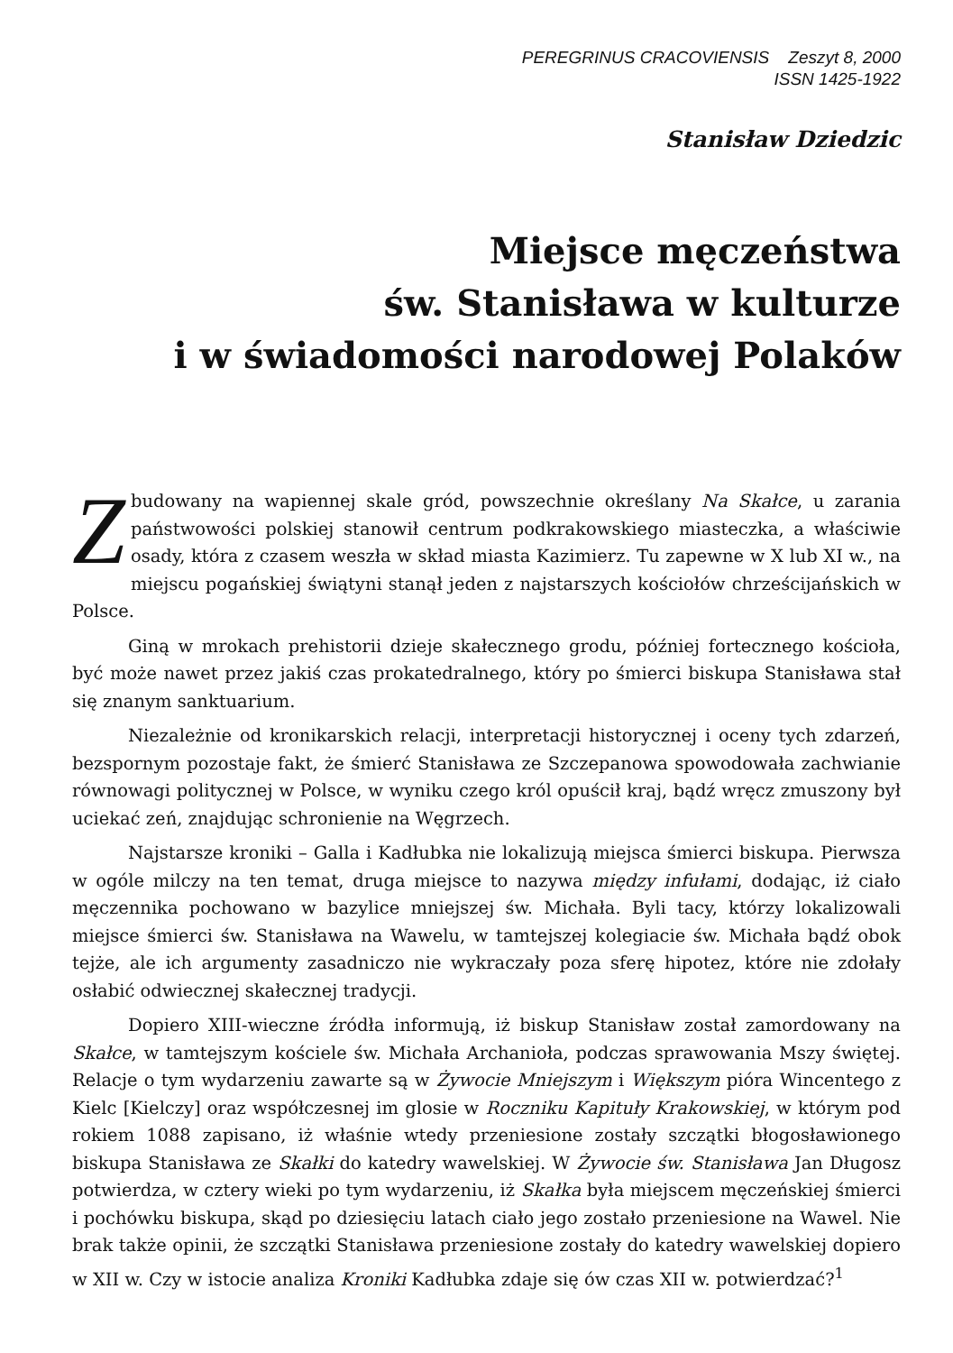PEREGRINUS CRACOVIENSIS Zeszyt 8, 2000
ISSN 1425-1922
Stanisław Dziedzic
Miejsce męczeństwa
św. Stanisława w kulturze
i w świadomości narodowej Polaków
Zbudowany na wapiennej skale gród, powszechnie określany Na Skałce, u zarania państwowości polskiej stanowił centrum podkrakowskiego miasteczka, a właściwie osady, która z czasem weszła w skład miasta Kazimierz. Tu zapewne w X lub XI w., na miejscu pogańskiej świątyni stanął jeden z najstarszych kościołów chrześcijańskich w Polsce.
Giną w mrokach prehistorii dzieje skałecznego grodu, później fortecznego kościoła, być może nawet przez jakiś czas prokatedralnego, który po śmierci biskupa Stanisława stał się znanym sanktuarium.
Niezależnie od kronikarskich relacji, interpretacji historycznej i oceny tych zdarzeń, bezspornym pozostaje fakt, że śmierć Stanisława ze Szczepanowa spowodowała zachwianie równowagi politycznej w Polsce, w wyniku czego król opuścił kraj, bądź wręcz zmuszony był uciekać zeń, znajdując schronienie na Węgrzech.
Najstarsze kroniki – Galla i Kadłubka nie lokalizują miejsca śmierci biskupa. Pierwsza w ogóle milczy na ten temat, druga miejsce to nazywa między infułami, dodając, iż ciało męczennika pochowano w bazylice mniejszej św. Michała. Byli tacy, którzy lokalizowali miejsce śmierci św. Stanisława na Wawelu, w tamtejszej kolegiacie św. Michała bądź obok tejże, ale ich argumenty zasadniczo nie wykraczały poza sferę hipotez, które nie zdołały osłabić odwiecznej skałecznej tradycji.
Dopiero XIII-wieczne źródła informują, iż biskup Stanisław został zamordowany na Skałce, w tamtejszym kościele św. Michała Archanioła, podczas sprawowania Mszy świętej. Relacje o tym wydarzeniu zawarte są w Żywocie Mniejszym i Większym pióra Wincentego z Kielc [Kielczy] oraz współczesnej im glosie w Roczniku Kapituły Krakowskiej, w którym pod rokiem 1088 zapisano, iż właśnie wtedy przeniesione zostały szczątki błogosławionego biskupa Stanisława ze Skałki do katedry wawelskiej. W Żywocie św. Stanisława Jan Długosz potwierdza, w cztery wieki po tym wydarzeniu, iż Skałka była miejscem męczeńskiej śmierci i pochówku biskupa, skąd po dziesięciu latach ciało jego zostało przeniesione na Wawel. Nie brak także opinii, że szczątki Stanisława przeniesione zostały do katedry wawelskiej dopiero w XII w. Czy w istocie analiza Kroniki Kadłubka zdaje się ów czas XII w. potwierdzać?<sup>1</sup>